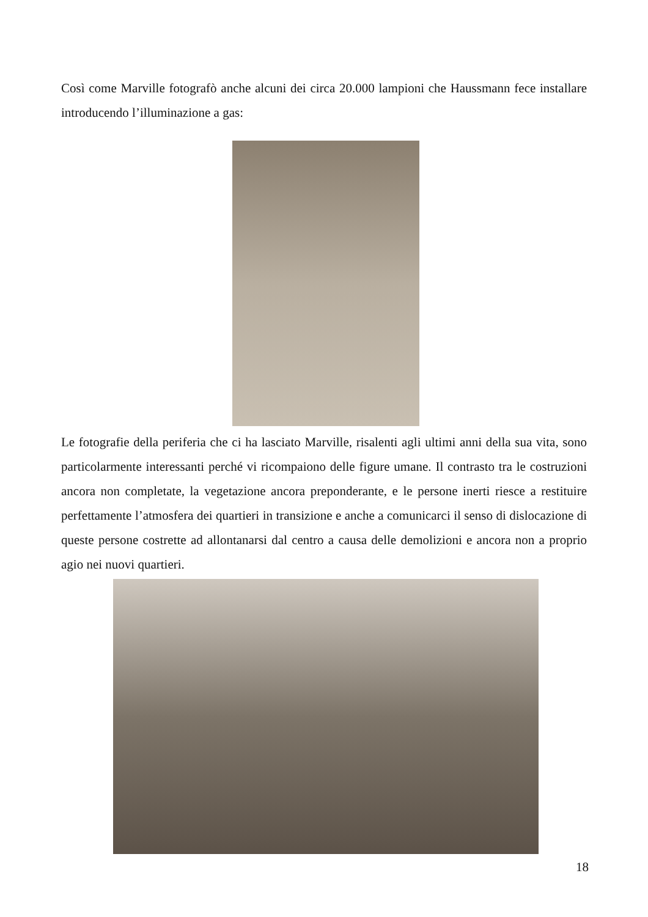Così come Marville fotografò anche alcuni dei circa 20.000 lampioni che Haussmann fece installare introducendo l’illuminazione a gas:
Le fotografie della periferia che ci ha lasciato Marville, risalenti agli ultimi anni della sua vita, sono particolarmente interessanti perché vi ricompaiono delle figure umane. Il contrasto tra le costruzioni ancora non completate, la vegetazione ancora preponderante, e le persone inerti riesce a restituire perfettamente l’atmosfera dei quartieri in transizione e anche a comunicarci il senso di dislocazione di queste persone costrette ad allontanarsi dal centro a causa delle demolizioni e ancora non a proprio agio nei nuovi quartieri.
18